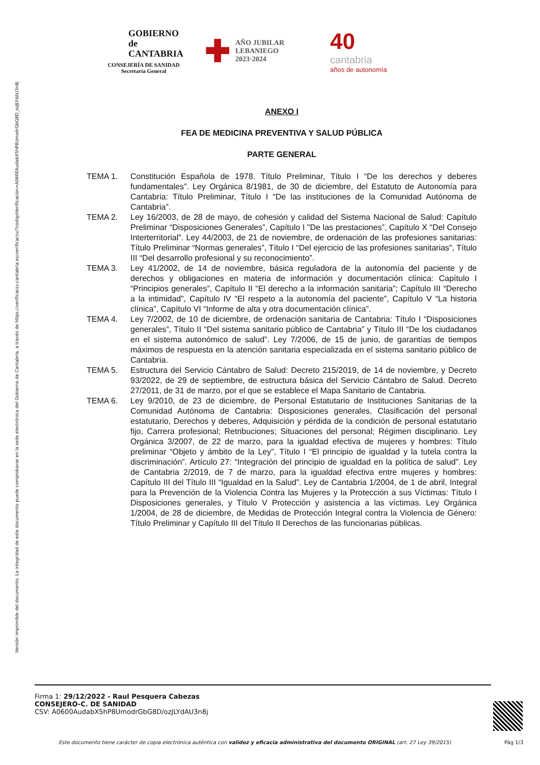Versión imprimible del documento. La integridad de este documento puede comprobarse en la sede electrónica del Gobierno de Cantabria, a través de https://verificacsv.cantabria.es/verificacsv/?codigoVerificacion=A0600AudabX5hP8UmodrGbG8D_ozJLYdAU3n8j
GOBIERNO
de
CANTABRIA
CONSEJERÍA DE SANIDAD
Secretaría General
✚ AÑO JUBILAR
LEBANIEGO
2023·2024
40
cantabria
años de autonomía
ANEXO I
FEA DE MEDICINA PREVENTIVA Y SALUD PÚBLICA
PARTE GENERAL
TEMA 1. Constitución Española de 1978. Título Preliminar, Título I “De los derechos y deberes fundamentales”. Ley Orgánica 8/1981, de 30 de diciembre, del Estatuto de Autonomía para Cantabria: Título Preliminar, Título I “De las instituciones de la Comunidad Autónoma de Cantabria”.
TEMA 2. Ley 16/2003, de 28 de mayo, de cohesión y calidad del Sistema Nacional de Salud: Capítulo Preliminar “Disposiciones Generales”, Capítulo I "De las prestaciones”, Capítulo X “Del Consejo Interterritorial”. Ley 44/2003, de 21 de noviembre, de ordenación de las profesiones sanitarias: Título Preliminar “Normas generales”, Título I “Del ejercicio de las profesiones sanitarias”, Título III “Del desarrollo profesional y su reconocimiento”.
TEMA 3. Ley 41/2002, de 14 de noviembre, básica reguladora de la autonomía del paciente y de derechos y obligaciones en materia de información y documentación clínica: Capítulo I “Principios generales”, Capítulo II “El derecho a la información sanitaria”; Capítulo III “Derecho a la intimidad”, Capítulo IV “El respeto a la autonomía del paciente”, Capítulo V “La historia clínica”, Capítulo VI “Informe de alta y otra documentación clínica”.
TEMA 4. Ley 7/2002, de 10 de diciembre, de ordenación sanitaria de Cantabria: Título I “Disposiciones generales”, Título II “Del sistema sanitario público de Cantabria” y Título III “De los ciudadanos en el sistema autonómico de salud”. Ley 7/2006, de 15 de junio, de garantías de tiempos máximos de respuesta en la atención sanitaria especializada en el sistema sanitario público de Cantabria.
TEMA 5. Estructura del Servicio Cántabro de Salud: Decreto 215/2019, de 14 de noviembre, y Decreto 93/2022, de 29 de septiembre, de estructura básica del Servicio Cántabro de Salud. Decreto 27/2011, de 31 de marzo, por el que se establece el Mapa Sanitario de Cantabria.
TEMA 6. Ley 9/2010, de 23 de diciembre, de Personal Estatutario de Instituciones Sanitarias de la Comunidad Autónoma de Cantabria: Disposiciones generales, Clasificación del personal estatutario, Derechos y deberes, Adquisición y pérdida de la condición de personal estatutario fijo, Carrera profesional; Retribuciones; Situaciones del personal; Régimen disciplinario. Ley Orgánica 3/2007, de 22 de marzo, para la igualdad efectiva de mujeres y hombres: Título preliminar “Objeto y ámbito de la Ley”, Título I “El principio de igualdad y la tutela contra la discriminación”. Artículo 27: “Integración del principio de igualdad en la política de salud”. Ley de Cantabria 2/2019, de 7 de marzo, para la igualdad efectiva entre mujeres y hombres: Capítulo III del Título III “Igualdad en la Salud”. Ley de Cantabria 1/2004, de 1 de abril, Integral para la Prevención de la Violencia Contra las Mujeres y la Protección a sus Víctimas: Título I Disposiciones generales, y Título V Protección y asistencia a las víctimas. Ley Orgánica 1/2004, de 28 de diciembre, de Medidas de Protección Integral contra la Violencia de Género: Título Preliminar y Capítulo III del Título II Derechos de las funcionarias públicas.
Firma 1: 29/12/2022 - Raul Pesquera Cabezas
CONSEJERO-C. DE SANIDAD
CSV: A0600AudabX5hP8UmodrGbG8D/ozJLYdAU3n8j
Este documento tiene carácter de copia electrónica auténtica con validez y eficacia administrativa del documento ORIGINAL (art. 27 Ley 39/2015)
Pág 1/3